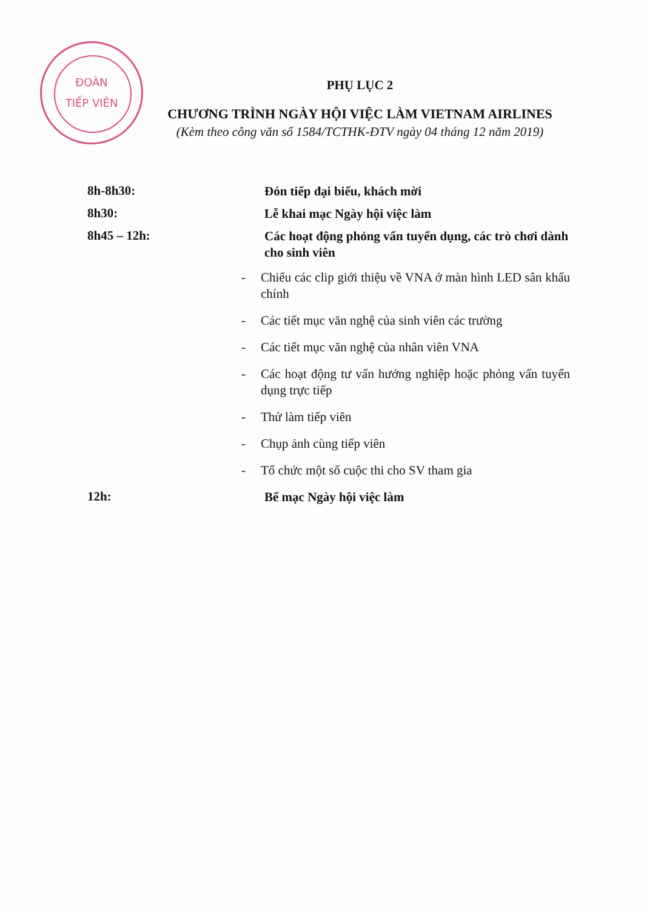ĐOÀN
TIẾP VIÊN
PHỤ LỤC 2
CHƯƠNG TRÌNH NGÀY HỘI VIỆC LÀM VIETNAM AIRLINES
(Kèm theo công văn số 1584/TCTHK-ĐTV ngày 04 tháng 12 năm 2019)
8h-8h30:
Đón tiếp đại biểu, khách mời
8h30:
Lễ khai mạc Ngày hội việc làm
8h45 – 12h:
Các hoạt động phỏng vấn tuyển dụng, các trò chơi dành cho sinh viên
- Chiếu các clip giới thiệu về VNA ở màn hình LED sân khấu chính
- Các tiết mục văn nghệ của sinh viên các trường
- Các tiết mục văn nghệ của nhân viên VNA
- Các hoạt động tư vấn hướng nghiệp hoặc phỏng vấn tuyển dụng trực tiếp
- Thử làm tiếp viên
- Chụp ảnh cùng tiếp viên
- Tổ chức một số cuộc thi cho SV tham gia
12h:
Bế mạc Ngày hội việc làm